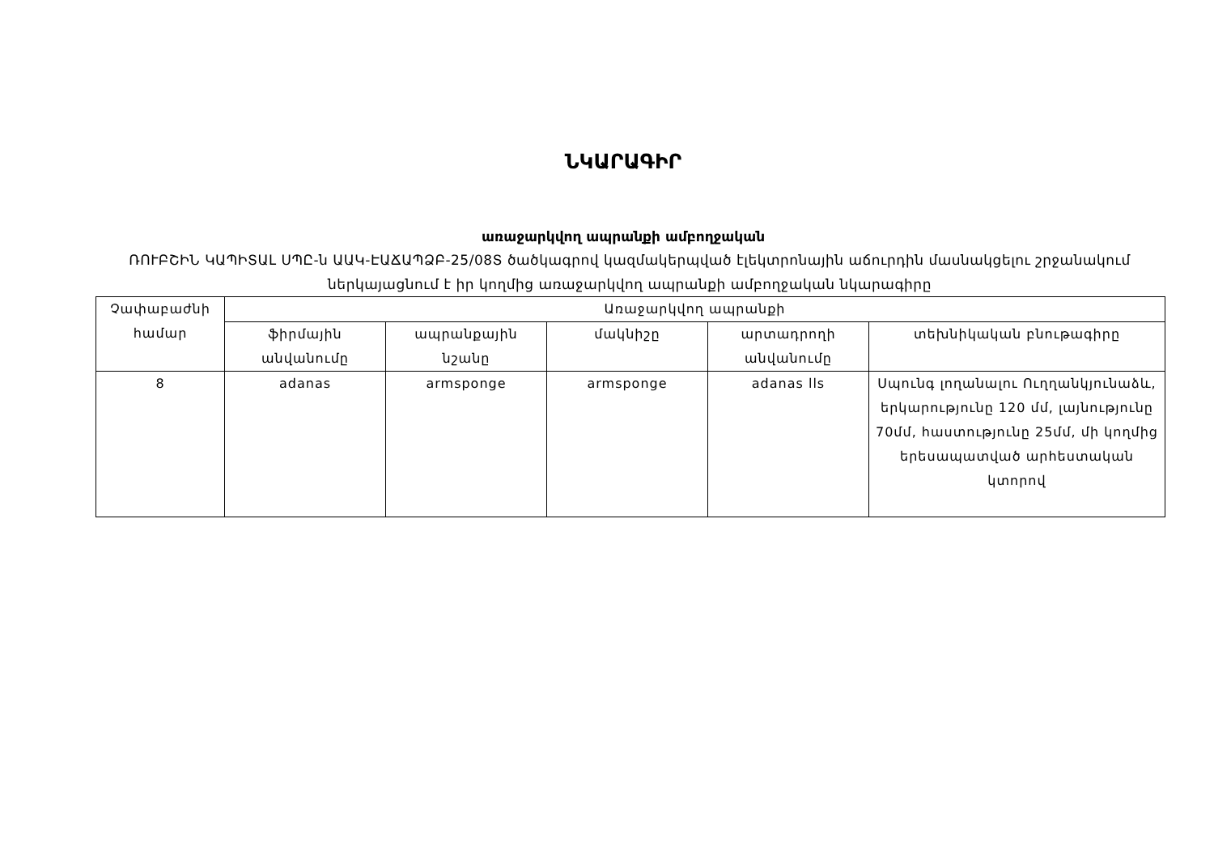ՆԿԱՐԱԳԻՐ
առաջարկվող ապրանքի ամբողջական
ՌՈՒԲՇԻՆ ԿԱՊԻՏԱԼ ՍՊԸ-ն ԱԱԿ-ԷԱՃԱՊՁԲ-25/08Տ ծածկագրով կազմակերպված էլեկտրոնային աճուրդին մասնակցելու շրջանակում ներկայացնում է իր կողմից առաջարկվող ապրանքի ամբողջական նկարագիրը
| Չափաբաժնի համար | Առաջարկվող ապրանքի | | | | |
| --- | --- | --- | --- | --- | --- |
| | ֆիրմային անվանումը | ապրանքային նշանը | մակնիշը | արտադրողի անվանումը | տեխնիկական բնութագիրը |
| 8 | adanas | armsponge | armsponge | adanas lls | Սպունգ լողանալու Ուղղանկյունաձև, երկարությունը 120 մմ, լայնությունը 70մմ, հաստությունը 25մմ, մի կողմից երեսապատված արհեստական կտորով |